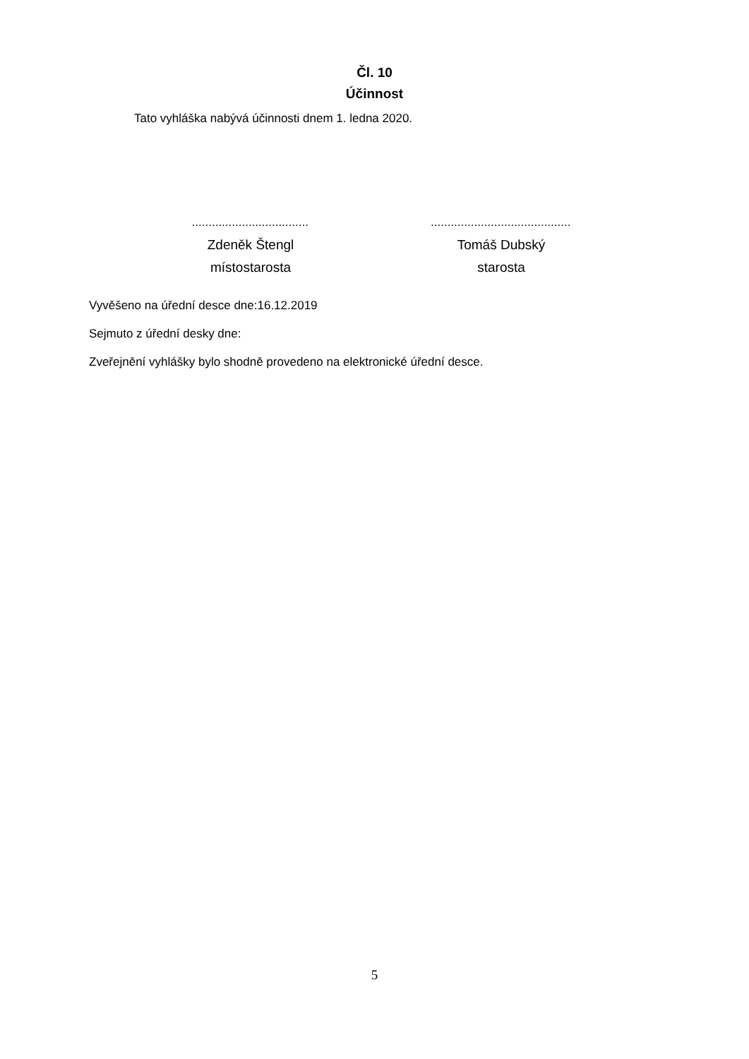Čl. 10
Účinnost
Tato vyhláška nabývá účinnosti dnem 1. ledna 2020.
...................................
Zdeněk Štengl
místostarosta
..........................................
Tomáš Dubský
starosta
Vyvěšeno na úřední desce dne:16.12.2019
Sejmuto z úřední desky dne:
Zveřejnění vyhlášky bylo shodně provedeno na elektronické úřední desce.
5